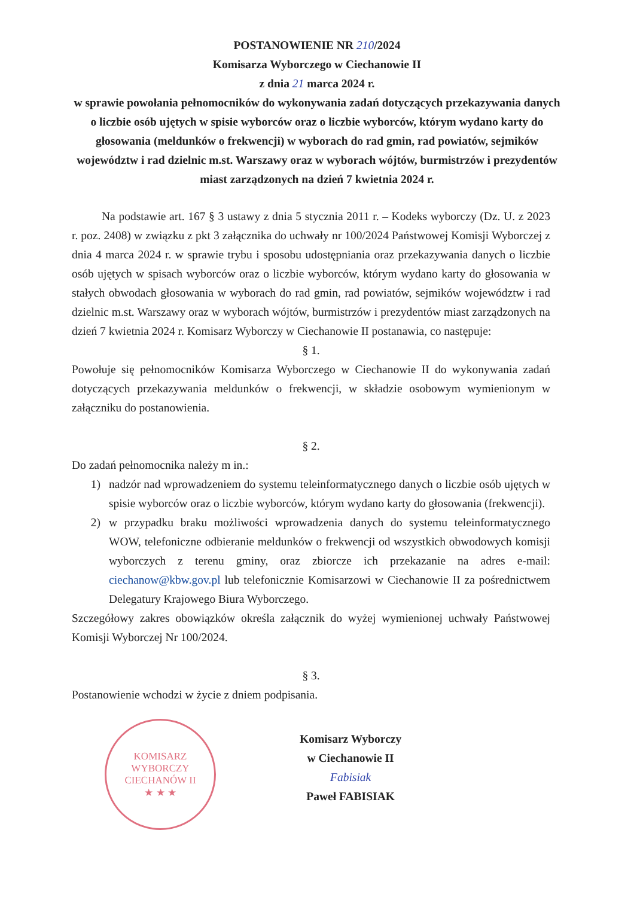POSTANOWIENIE NR 210/2024
Komisarza Wyborczego w Ciechanowie II
z dnia 21 marca 2024 r.
w sprawie powołania pełnomocników do wykonywania zadań dotyczących przekazywania danych o liczbie osób ujętych w spisie wyborców oraz o liczbie wyborców, którym wydano karty do głosowania (meldunków o frekwencji) w wyborach do rad gmin, rad powiatów, sejmików województw i rad dzielnic m.st. Warszawy oraz w wyborach wójtów, burmistrzów i prezydentów miast zarządzonych na dzień 7 kwietnia 2024 r.
Na podstawie art. 167 § 3 ustawy z dnia 5 stycznia 2011 r. – Kodeks wyborczy (Dz. U. z 2023 r. poz. 2408) w związku z pkt 3 załącznika do uchwały nr 100/2024 Państwowej Komisji Wyborczej z dnia 4 marca 2024 r. w sprawie trybu i sposobu udostępniania oraz przekazywania danych o liczbie osób ujętych w spisach wyborców oraz o liczbie wyborców, którym wydano karty do głosowania w stałych obwodach głosowania w wyborach do rad gmin, rad powiatów, sejmików województw i rad dzielnic m.st. Warszawy oraz w wyborach wójtów, burmistrzów i prezydentów miast zarządzonych na dzień 7 kwietnia 2024 r. Komisarz Wyborczy w Ciechanowie II postanawia, co następuje:
§ 1.
Powołuje się pełnomocników Komisarza Wyborczego w Ciechanowie II do wykonywania zadań dotyczących przekazywania meldunków o frekwencji, w składzie osobowym wymienionym w załączniku do postanowienia.
§ 2.
Do zadań pełnomocnika należy m in.:
1) nadzór nad wprowadzeniem do systemu teleinformatycznego danych o liczbie osób ujętych w spisie wyborców oraz o liczbie wyborców, którym wydano karty do głosowania (frekwencji).
2) w przypadku braku możliwości wprowadzenia danych do systemu teleinformatycznego WOW, telefoniczne odbieranie meldunków o frekwencji od wszystkich obwodowych komisji wyborczych z terenu gminy, oraz zbiorcze ich przekazanie na adres e-mail: ciechanow@kbw.gov.pl lub telefonicznie Komisarzowi w Ciechanowie II za pośrednictwem Delegatury Krajowego Biura Wyborczego.
Szczegółowy zakres obowiązków określa załącznik do wyżej wymienionej uchwały Państwowej Komisji Wyborczej Nr 100/2024.
§ 3.
Postanowienie wchodzi w życie z dniem podpisania.
KOMISARZ WYBORCZY
CIECHANÓW II
★ ★ ★
Komisarz Wyborczy
w Ciechanowie II
Fabisiak
Paweł FABISIAK